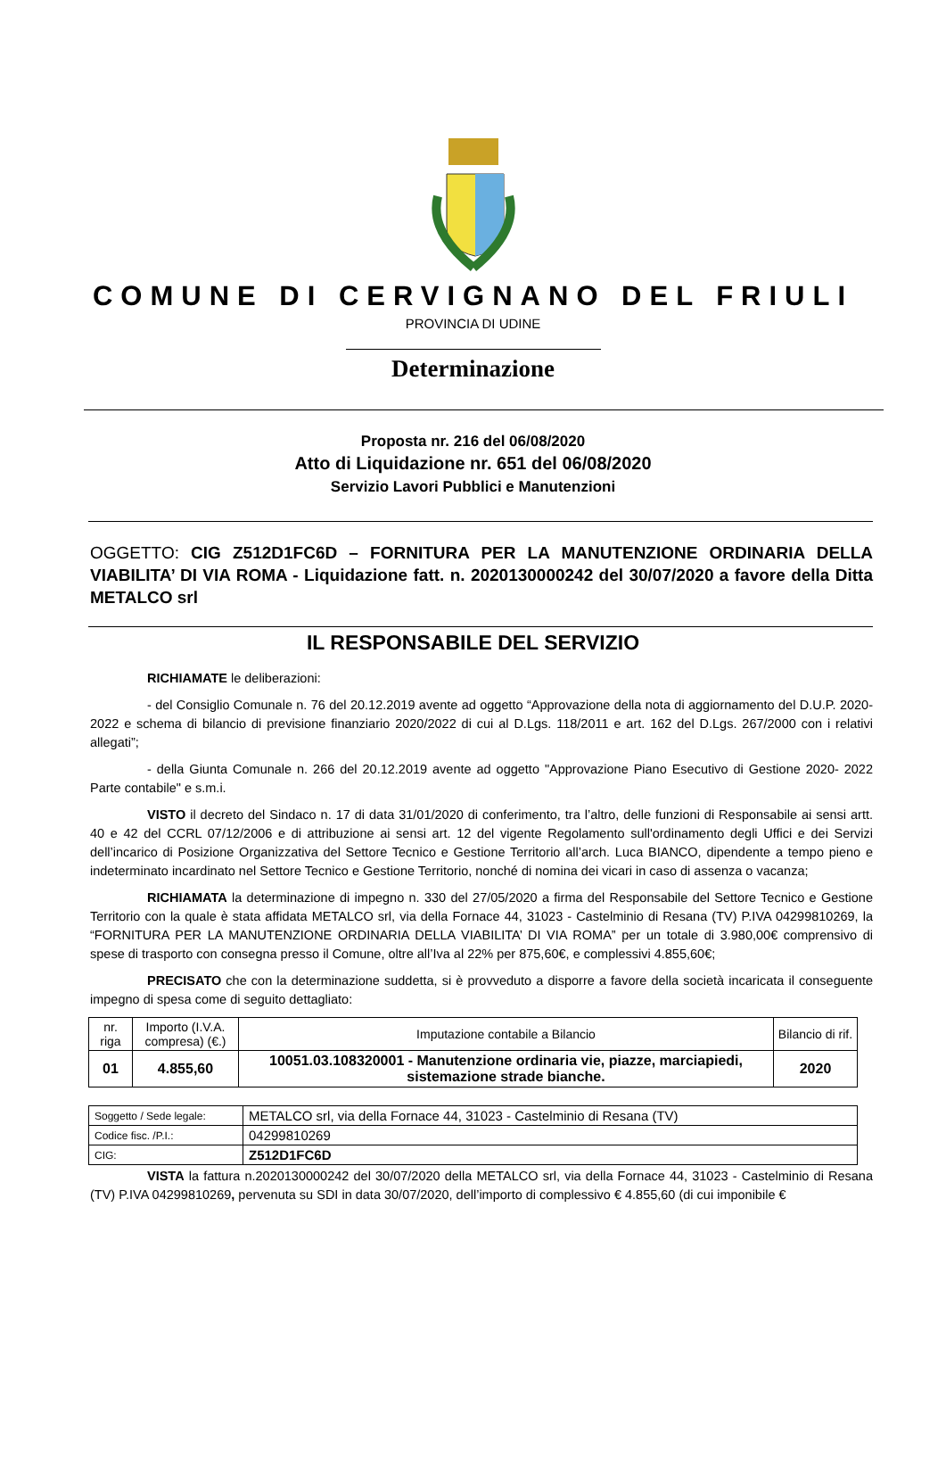COMUNE DI CERVIGNANO DEL FRIULI
PROVINCIA DI UDINE
Determinazione
Proposta nr. 216 del 06/08/2020
Atto di Liquidazione nr. 651 del 06/08/2020
Servizio Lavori Pubblici e Manutenzioni
OGGETTO: CIG Z512D1FC6D – FORNITURA PER LA MANUTENZIONE ORDINARIA DELLA VIABILITA’ DI VIA ROMA - Liquidazione fatt. n. 2020130000242 del 30/07/2020 a favore della Ditta METALCO srl
IL RESPONSABILE DEL SERVIZIO
RICHIAMATE le deliberazioni:
- del Consiglio Comunale n. 76 del 20.12.2019 avente ad oggetto “Approvazione della nota di aggiornamento del D.U.P. 2020-2022 e schema di bilancio di previsione finanziario 2020/2022 di cui al D.Lgs. 118/2011 e art. 162 del D.Lgs. 267/2000 con i relativi allegati”;
- della Giunta Comunale n. 266 del 20.12.2019 avente ad oggetto "Approvazione Piano Esecutivo di Gestione 2020- 2022 Parte contabile" e s.m.i.
VISTO il decreto del Sindaco n. 17 di data 31/01/2020 di conferimento, tra l’altro, delle funzioni di Responsabile ai sensi artt. 40 e 42 del CCRL 07/12/2006 e di attribuzione ai sensi art. 12 del vigente Regolamento sull'ordinamento degli Uffici e dei Servizi dell’incarico di Posizione Organizzativa del Settore Tecnico e Gestione Territorio all’arch. Luca BIANCO, dipendente a tempo pieno e indeterminato incardinato nel Settore Tecnico e Gestione Territorio, nonché di nomina dei vicari in caso di assenza o vacanza;
RICHIAMATA la determinazione di impegno n. 330 del 27/05/2020 a firma del Responsabile del Settore Tecnico e Gestione Territorio con la quale è stata affidata METALCO srl, via della Fornace 44, 31023 - Castelminio di Resana (TV) P.IVA 04299810269, la “FORNITURA PER LA MANUTENZIONE ORDINARIA DELLA VIABILITA’ DI VIA ROMA” per un totale di 3.980,00€ comprensivo di spese di trasporto con consegna presso il Comune, oltre all’Iva al 22% per 875,60€, e complessivi 4.855,60€;
PRECISATO che con la determinazione suddetta, si è provveduto a disporre a favore della società incaricata il conseguente impegno di spesa come di seguito dettagliato:
| nr. riga | Importo (I.V.A. compresa) (€.) | Imputazione contabile a Bilancio | Bilancio di rif. |
| --- | --- | --- | --- |
| 01 | 4.855,60 | 10051.03.108320001 - Manutenzione ordinaria vie, piazze, marciapiedi, sistemazione strade bianche. | 2020 |
| Soggetto / Sede legale: | METALCO srl, via della Fornace 44, 31023 - Castelminio di Resana (TV) |
| Codice fisc. /P.I.: | 04299810269 |
| CIG: | Z512D1FC6D |
VISTA la fattura n.2020130000242 del 30/07/2020 della METALCO srl, via della Fornace 44, 31023 - Castelminio di Resana (TV) P.IVA 04299810269, pervenuta su SDI in data 30/07/2020, dell’importo di complessivo € 4.855,60 (di cui imponibile €